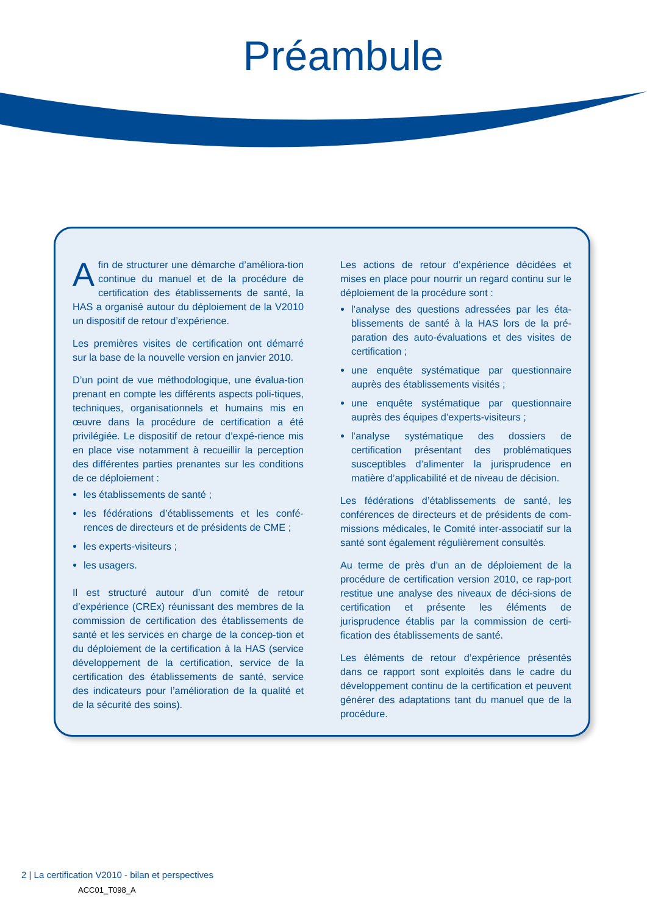Préambule
Afin de structurer une démarche d’améliora-tion continue du manuel et de la procédure de certification des établissements de santé, la HAS a organisé autour du déploiement de la V2010 un dispositif de retour d’expérience.
Les premières visites de certification ont démarré sur la base de la nouvelle version en janvier 2010.
D’un point de vue méthodologique, une évalua-tion prenant en compte les différents aspects poli-tiques, techniques, organisationnels et humains mis en œuvre dans la procédure de certification a été privilégiée. Le dispositif de retour d’expé-rience mis en place vise notamment à recueillir la perception des différentes parties prenantes sur les conditions de ce déploiement :
les établissements de santé ;
les fédérations d’établissements et les confé-rences de directeurs et de présidents de CME ;
les experts-visiteurs ;
les usagers.
Il est structuré autour d’un comité de retour d’expérience (CREx) réunissant des membres de la commission de certification des établissements de santé et les services en charge de la concep-tion et du déploiement de la certification à la HAS (service développement de la certification, service de la certification des établissements de santé, service des indicateurs pour l’amélioration de la qualité et de la sécurité des soins).
Les actions de retour d’expérience décidées et mises en place pour nourrir un regard continu sur le déploiement de la procédure sont :
l’analyse des questions adressées par les éta-blissements de santé à la HAS lors de la pré-paration des auto-évaluations et des visites de certification ;
une enquête systématique par questionnaire auprès des établissements visités ;
une enquête systématique par questionnaire auprès des équipes d’experts-visiteurs ;
l’analyse systématique des dossiers de certification présentant des problématiques susceptibles d’alimenter la jurisprudence en matière d’applicabilité et de niveau de décision.
Les fédérations d’établissements de santé, les conférences de directeurs et de présidents de com-missions médicales, le Comité inter-associatif sur la santé sont également régulièrement consultés.
Au terme de près d’un an de déploiement de la procédure de certification version 2010, ce rap-port restitue une analyse des niveaux de déci-sions de certification et présente les éléments de jurisprudence établis par la commission de certi-fication des établissements de santé.
Les éléments de retour d’expérience présentés dans ce rapport sont exploités dans le cadre du développement continu de la certification et peuvent générer des adaptations tant du manuel que de la procédure.
2 | La certification V2010 - bilan et perspectives
ACC01_T098_A